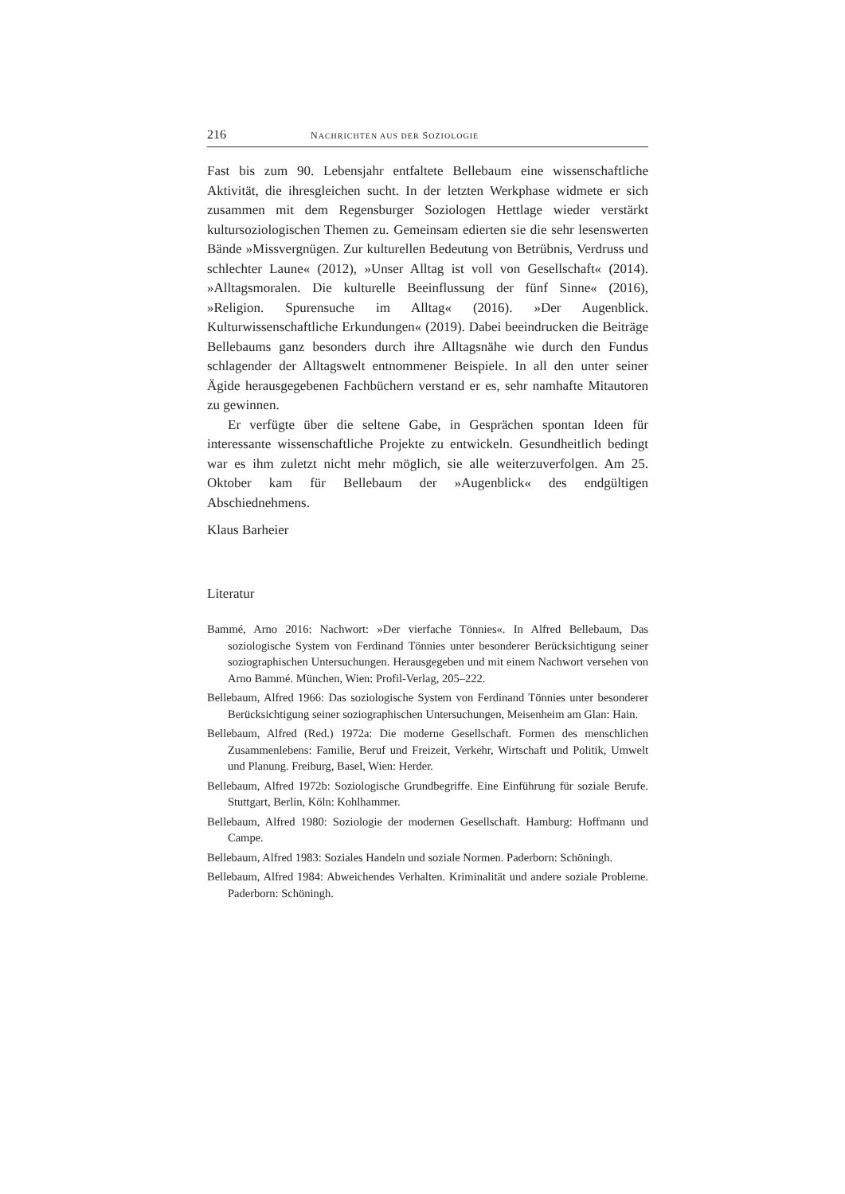216 NACHRICHTEN AUS DER SOZIOLOGIE
Fast bis zum 90. Lebensjahr entfaltete Bellebaum eine wissenschaftliche Aktivität, die ihresgleichen sucht. In der letzten Werkphase widmete er sich zusammen mit dem Regensburger Soziologen Hettlage wieder verstärkt kultursoziologischen Themen zu. Gemeinsam edierten sie die sehr lesenswerten Bände »Missvergnügen. Zur kulturellen Bedeutung von Betrübnis, Verdruss und schlechter Laune« (2012), »Unser Alltag ist voll von Gesellschaft« (2014). »Alltagsmoralen. Die kulturelle Beeinflussung der fünf Sinne« (2016), »Religion. Spurensuche im Alltag« (2016). »Der Augenblick. Kulturwissenschaftliche Erkundungen« (2019). Dabei beeindrucken die Beiträge Bellebaums ganz besonders durch ihre Alltagsnähe wie durch den Fundus schlagender der Alltagswelt entnommener Beispiele. In all den unter seiner Ägide herausgegebenen Fachbüchern verstand er es, sehr namhafte Mitautoren zu gewinnen.
Er verfügte über die seltene Gabe, in Gesprächen spontan Ideen für interessante wissenschaftliche Projekte zu entwickeln. Gesundheitlich bedingt war es ihm zuletzt nicht mehr möglich, sie alle weiterzuverfolgen. Am 25. Oktober kam für Bellebaum der »Augenblick« des endgültigen Abschiednehmens.
Klaus Barheier
Literatur
Bammé, Arno 2016: Nachwort: »Der vierfache Tönnies«. In Alfred Bellebaum, Das soziologische System von Ferdinand Tönnies unter besonderer Berücksichtigung seiner soziographischen Untersuchungen. Herausgegeben und mit einem Nachwort versehen von Arno Bammé. München, Wien: Profil-Verlag, 205–222.
Bellebaum, Alfred 1966: Das soziologische System von Ferdinand Tönnies unter besonderer Berücksichtigung seiner soziographischen Untersuchungen, Meisenheim am Glan: Hain.
Bellebaum, Alfred (Red.) 1972a: Die moderne Gesellschaft. Formen des menschlichen Zusammenlebens: Familie, Beruf und Freizeit, Verkehr, Wirtschaft und Politik, Umwelt und Planung. Freiburg, Basel, Wien: Herder.
Bellebaum, Alfred 1972b: Soziologische Grundbegriffe. Eine Einführung für soziale Berufe. Stuttgart, Berlin, Köln: Kohlhammer.
Bellebaum, Alfred 1980: Soziologie der modernen Gesellschaft. Hamburg: Hoffmann und Campe.
Bellebaum, Alfred 1983: Soziales Handeln und soziale Normen. Paderborn: Schöningh.
Bellebaum, Alfred 1984: Abweichendes Verhalten. Kriminalität und andere soziale Probleme. Paderborn: Schöningh.